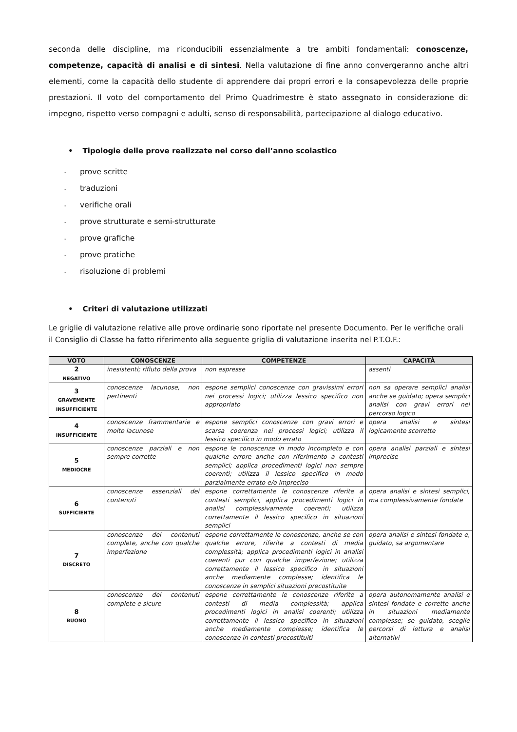seconda delle discipline, ma riconducibili essenzialmente a tre ambiti fondamentali: conoscenze, competenze, capacità di analisi e di sintesi. Nella valutazione di fine anno convergeranno anche altri elementi, come la capacità dello studente di apprendere dai propri errori e la consapevolezza delle proprie prestazioni. Il voto del comportamento del Primo Quadrimestre è stato assegnato in considerazione di: impegno, rispetto verso compagni e adulti, senso di responsabilità, partecipazione al dialogo educativo.
• Tipologie delle prove realizzate nel corso dell’anno scolastico
- prove scritte
- traduzioni
- verifiche orali
- prove strutturate e semi-strutturate
- prove grafiche
- prove pratiche
- risoluzione di problemi
• Criteri di valutazione utilizzati
Le griglie di valutazione relative alle prove ordinarie sono riportate nel presente Documento. Per le verifiche orali il Consiglio di Classe ha fatto riferimento alla seguente griglia di valutazione inserita nel P.T.O.F.:
| VOTO | CONOSCENZE | COMPETENZE | CAPACITÀ |
| --- | --- | --- | --- |
| 2 NEGATIVO | inesistenti; rifiuto della prova | non espresse | assenti |
| 3 GRAVEMENTE INSUFFICIENTE | conoscenze lacunose, non pertinenti | espone semplici conoscenze con gravissimi errori nei processi logici; utilizza lessico specifico non appropriato | non sa operare semplici analisi anche se guidato; opera semplici analisi con gravi errori nel percorso logico |
| 4 INSUFFICIENTE | conoscenze frammentarie e molto lacunose | espone semplici conoscenze con gravi errori e scarsa coerenza nei processi logici; utilizza il lessico specifico in modo errato | opera analisi e sintesi logicamente scorrette |
| 5 MEDIOCRE | conoscenze parziali e non sempre corrette | espone le conoscenze in modo incompleto e con qualche errore anche con riferimento a contesti semplici; applica procedimenti logici non sempre coerenti; utilizza il lessico specifico in modo parzialmente errato e/o impreciso | opera analisi parziali e sintesi imprecise |
| 6 SUFFICIENTE | conoscenze essenziali dei contenuti | espone correttamente le conoscenze riferite a contesti semplici, applica procedimenti logici in analisi complessivamente coerenti; utilizza correttamente il lessico specifico in situazioni semplici | opera analisi e sintesi semplici, ma complessivamente fondate |
| 7 DISCRETO | conoscenze dei contenuti complete, anche con qualche imperfezione | espone correttamente le conoscenze, anche se con qualche errore, riferite a contesti di media complessità; applica procedimenti logici in analisi coerenti pur con qualche imperfezione; utilizza correttamente il lessico specifico in situazioni anche mediamente complesse; identifica le conoscenze in semplici situazioni precostituite | opera analisi e sintesi fondate e, guidato, sa argomentare |
| 8 BUONO | conoscenze dei contenuti complete e sicure | espone correttamente le conoscenze riferite a contesti di media complessità; applica procedimenti logici in analisi coerenti; utilizza correttamente il lessico specifico in situazioni anche mediamente complesse; identifica le conoscenze in contesti precostituiti | opera autonomamente analisi e sintesi fondate e corrette anche in situazioni mediamente complesse; se guidato, sceglie percorsi di lettura e analisi alternativi |